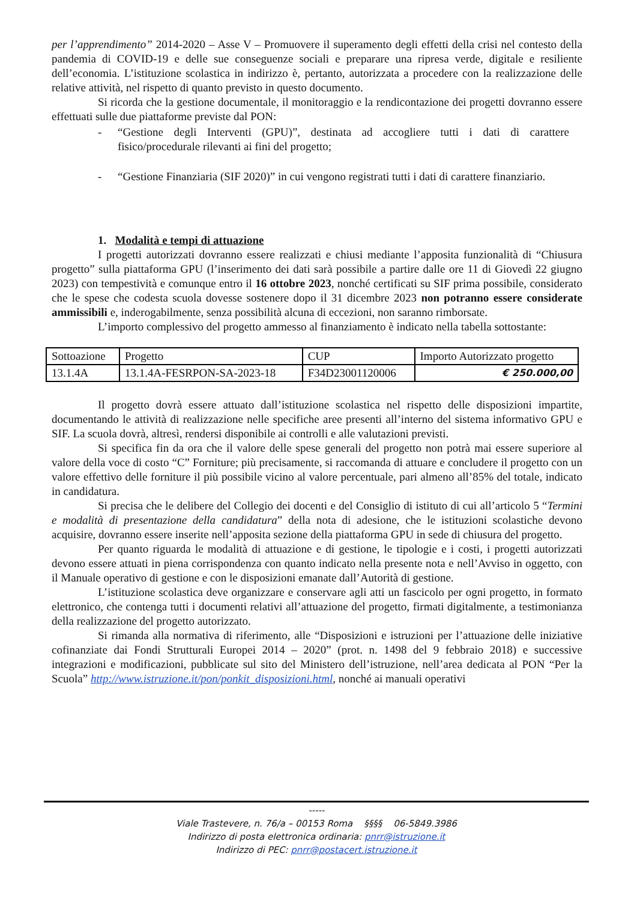per l’apprendimento” 2014-2020 – Asse V – Promuovere il superamento degli effetti della crisi nel contesto della pandemia di COVID-19 e delle sue conseguenze sociali e preparare una ripresa verde, digitale e resiliente dell’economia. L’istituzione scolastica in indirizzo è, pertanto, autorizzata a procedere con la realizzazione delle relative attività, nel rispetto di quanto previsto in questo documento.
Si ricorda che la gestione documentale, il monitoraggio e la rendicontazione dei progetti dovranno essere effettuati sulle due piattaforme previste dal PON:
- “Gestione degli Interventi (GPU)”, destinata ad accogliere tutti i dati di carattere fisico/procedurale rilevanti ai fini del progetto;
- “Gestione Finanziaria (SIF 2020)” in cui vengono registrati tutti i dati di carattere finanziario.
1. Modalità e tempi di attuazione
I progetti autorizzati dovranno essere realizzati e chiusi mediante l’apposita funzionalità di “Chiusura progetto” sulla piattaforma GPU (l’inserimento dei dati sarà possibile a partire dalle ore 11 di Giovedì 22 giugno 2023) con tempestività e comunque entro il 16 ottobre 2023, nonché certificati su SIF prima possibile, considerato che le spese che codesta scuola dovesse sostenere dopo il 31 dicembre 2023 non potranno essere considerate ammissibili e, inderogabilmente, senza possibilità alcuna di eccezioni, non saranno rimborsate.
L’importo complessivo del progetto ammesso al finanziamento è indicato nella tabella sottostante:
| Sottoazione | Progetto | CUP | Importo Autorizzato progetto |
| --- | --- | --- | --- |
| 13.1.4A | 13.1.4A-FESRPON-SA-2023-18 | F34D23001120006 | € 250.000,00 |
Il progetto dovrà essere attuato dall’istituzione scolastica nel rispetto delle disposizioni impartite, documentando le attività di realizzazione nelle specifiche aree presenti all’interno del sistema informativo GPU e SIF. La scuola dovrà, altresì, rendersi disponibile ai controlli e alle valutazioni previsti.
Si specifica fin da ora che il valore delle spese generali del progetto non potrà mai essere superiore al valore della voce di costo “C” Forniture; più precisamente, si raccomanda di attuare e concludere il progetto con un valore effettivo delle forniture il più possibile vicino al valore percentuale, pari almeno all’85% del totale, indicato in candidatura.
Si precisa che le delibere del Collegio dei docenti e del Consiglio di istituto di cui all’articolo 5 “Termini e modalità di presentazione della candidatura” della nota di adesione, che le istituzioni scolastiche devono acquisire, dovranno essere inserite nell’apposita sezione della piattaforma GPU in sede di chiusura del progetto.
Per quanto riguarda le modalità di attuazione e di gestione, le tipologie e i costi, i progetti autorizzati devono essere attuati in piena corrispondenza con quanto indicato nella presente nota e nell’Avviso in oggetto, con il Manuale operativo di gestione e con le disposizioni emanate dall’Autorità di gestione.
L’istituzione scolastica deve organizzare e conservare agli atti un fascicolo per ogni progetto, in formato elettronico, che contenga tutti i documenti relativi all’attuazione del progetto, firmati digitalmente, a testimonianza della realizzazione del progetto autorizzato.
Si rimanda alla normativa di riferimento, alle “Disposizioni e istruzioni per l’attuazione delle iniziative cofinanziate dai Fondi Strutturali Europei 2014 – 2020” (prot. n. 1498 del 9 febbraio 2018) e successive integrazioni e modificazioni, pubblicate sul sito del Ministero dell’istruzione, nell’area dedicata al PON “Per la Scuola” http://www.istruzione.it/pon/ponkit_disposizioni.html, nonché ai manuali operativi
-----
Viale Trastevere, n. 76/a – 00153 Roma §§§§ 06-5849.3986
Indirizzo di posta elettronica ordinaria: pnrr@istruzione.it
Indirizzo di PEC: pnrr@postacert.istruzione.it